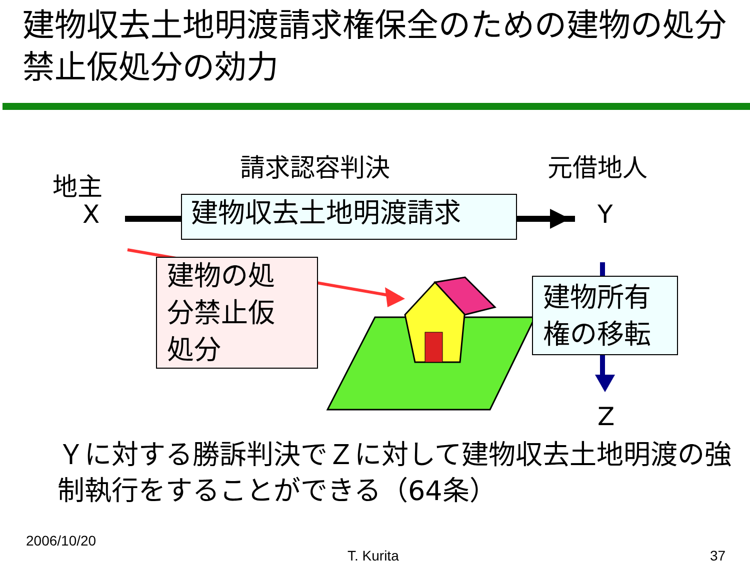建物収去土地明渡請求権保全のための建物の処分禁止仮処分の効力
地主
X
請求認容判決 元借地人
Y
Z
建物収去土地明渡請求
建物の処
分禁止仮
処分
建物所有
権の移転
Ｙに対する勝訴判決でＺに対して建物収去土地明渡の強制執行をすることができる（64条）
2006/10/20
T. Kurita 37